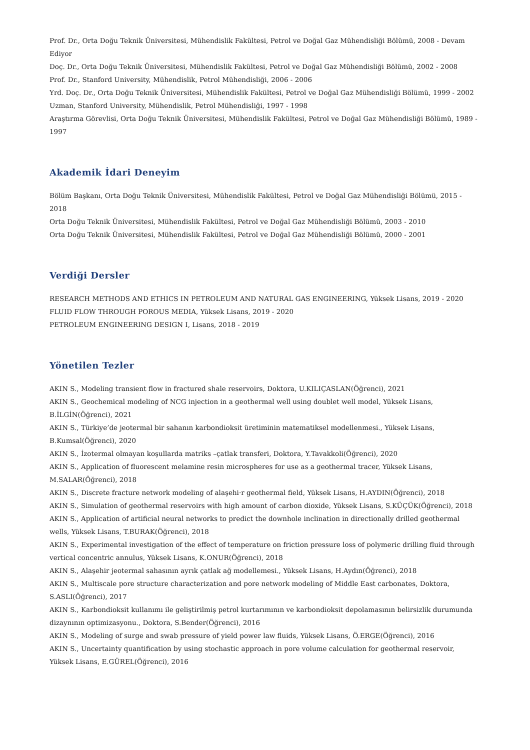Prof. Dr., Orta Doğu Teknik Üniversitesi, Mühendislik Fakültesi, Petrol ve Doğal Gaz Mühendisliği Bölümü, 2008 - Devam Ediyor
Doç. Dr., Orta Doğu Teknik Üniversitesi, Mühendislik Fakültesi, Petrol ve Doğal Gaz Mühendisliği Bölümü, 2002 - 2008
Prof. Dr., Stanford University, Mühendislik, Petrol Mühendisliği, 2006 - 2006
Yrd. Doç. Dr., Orta Doğu Teknik Üniversitesi, Mühendislik Fakültesi, Petrol ve Doğal Gaz Mühendisliği Bölümü, 1999 - 2002
Uzman, Stanford University, Mühendislik, Petrol Mühendisliği, 1997 - 1998
Araştırma Görevlisi, Orta Doğu Teknik Üniversitesi, Mühendislik Fakültesi, Petrol ve Doğal Gaz Mühendisliği Bölümü, 1989 - 1997
Akademik İdari Deneyim
Bölüm Başkanı, Orta Doğu Teknik Üniversitesi, Mühendislik Fakültesi, Petrol ve Doğal Gaz Mühendisliği Bölümü, 2015 - 2018
Orta Doğu Teknik Üniversitesi, Mühendislik Fakültesi, Petrol ve Doğal Gaz Mühendisliği Bölümü, 2003 - 2010
Orta Doğu Teknik Üniversitesi, Mühendislik Fakültesi, Petrol ve Doğal Gaz Mühendisliği Bölümü, 2000 - 2001
Verdiği Dersler
RESEARCH METHODS AND ETHICS IN PETROLEUM AND NATURAL GAS ENGINEERING, Yüksek Lisans, 2019 - 2020
FLUID FLOW THROUGH POROUS MEDIA, Yüksek Lisans, 2019 - 2020
PETROLEUM ENGINEERING DESIGN I, Lisans, 2018 - 2019
Yönetilen Tezler
AKIN S., Modeling transient flow in fractured shale reservoirs, Doktora, U.KILIÇASLAN(Öğrenci), 2021
AKIN S., Geochemical modeling of NCG injection in a geothermal well using doublet well model, Yüksek Lisans, B.İLGİN(Öğrenci), 2021
AKIN S., Türkiye’de jeotermal bir sahanın karbondioksit üretiminin matematiksel modellenmesi., Yüksek Lisans, B.Kumsal(Öğrenci), 2020
AKIN S., İzotermal olmayan koşullarda matriks –çatlak transferi, Doktora, Y.Tavakkoli(Öğrenci), 2020
AKIN S., Application of fluorescent melamine resin microspheres for use as a geothermal tracer, Yüksek Lisans, M.SALAR(Öğrenci), 2018
AKIN S., Discrete fracture network modeling of alaşehi·r geothermal field, Yüksek Lisans, H.AYDIN(Öğrenci), 2018
AKIN S., Simulation of geothermal reservoirs with high amount of carbon dioxide, Yüksek Lisans, S.KÜÇÜK(Öğrenci), 2018
AKIN S., Application of artificial neural networks to predict the downhole inclination in directionally drilled geothermal wells, Yüksek Lisans, T.BURAK(Öğrenci), 2018
AKIN S., Experimental investigation of the effect of temperature on friction pressure loss of polymeric drilling fluid through vertical concentric annulus, Yüksek Lisans, K.ONUR(Öğrenci), 2018
AKIN S., Alaşehir jeotermal sahasının ayrık çatlak ağ modellemesi., Yüksek Lisans, H.Aydın(Öğrenci), 2018
AKIN S., Multiscale pore structure characterization and pore network modeling of Middle East carbonates, Doktora, S.ASLI(Öğrenci), 2017
AKIN S., Karbondioksit kullanımı ile geliştirilmiş petrol kurtarımının ve karbondioksit depolamasının belirsizlik durumunda dizaynının optimizasyonu., Doktora, S.Bender(Öğrenci), 2016
AKIN S., Modeling of surge and swab pressure of yield power law fluids, Yüksek Lisans, Ö.ERGE(Öğrenci), 2016
AKIN S., Uncertainty quantification by using stochastic approach in pore volume calculation for geothermal reservoir, Yüksek Lisans, E.GÜREL(Öğrenci), 2016